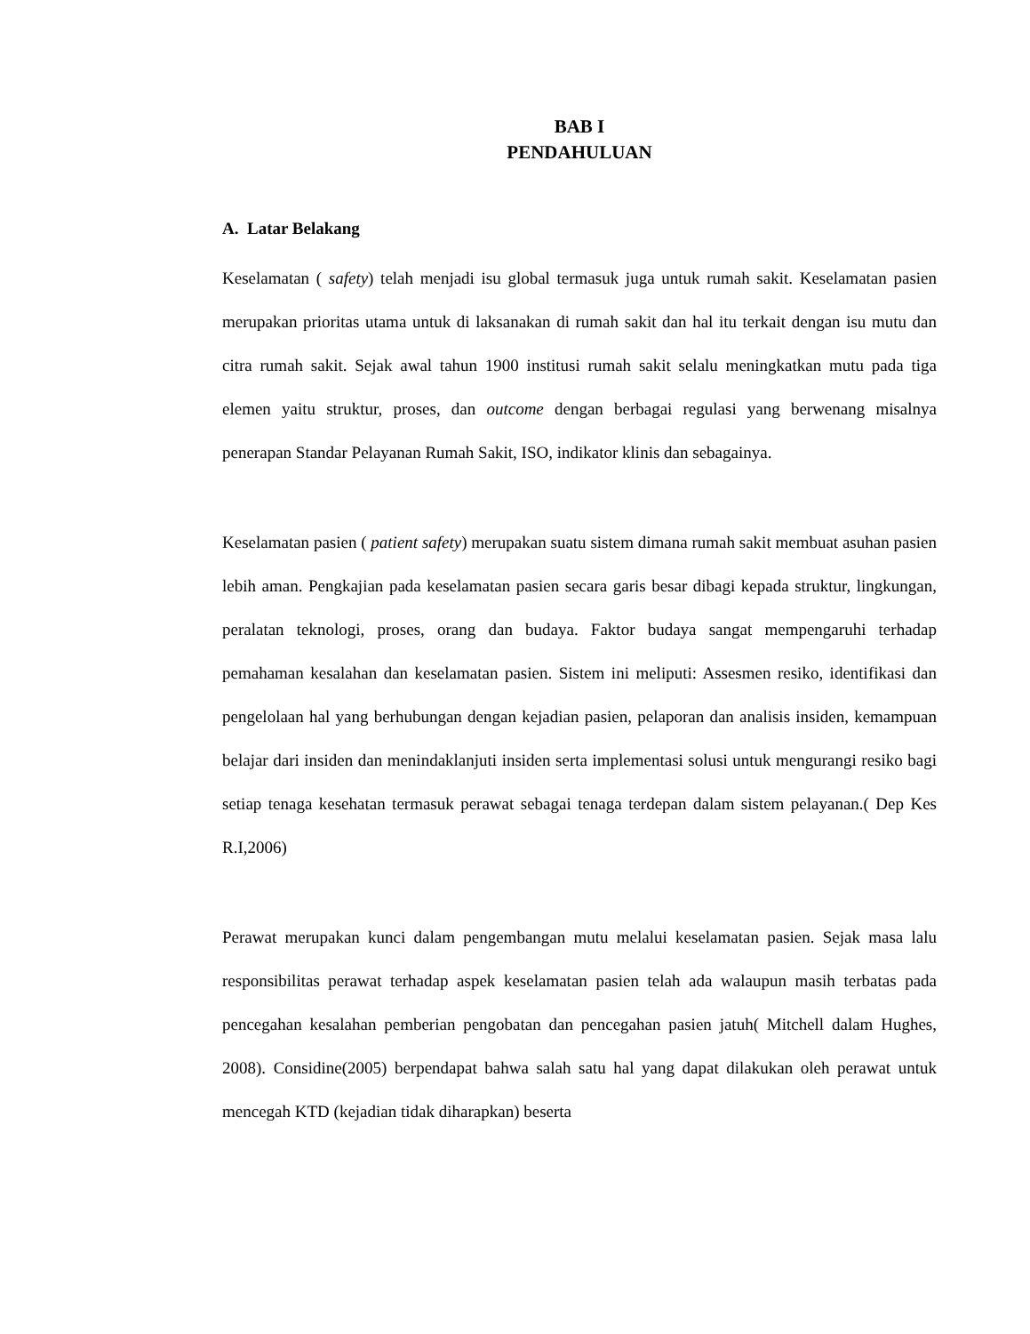BAB I
PENDAHULUAN
A. Latar Belakang
Keselamatan ( safety) telah menjadi isu global termasuk juga untuk rumah sakit. Keselamatan pasien merupakan prioritas utama untuk di laksanakan di rumah sakit dan hal itu terkait dengan isu mutu dan citra rumah sakit. Sejak awal tahun 1900 institusi rumah sakit selalu meningkatkan mutu pada tiga elemen yaitu struktur, proses, dan outcome dengan berbagai regulasi yang berwenang misalnya penerapan Standar Pelayanan Rumah Sakit, ISO, indikator klinis dan sebagainya.
Keselamatan pasien ( patient safety) merupakan suatu sistem dimana rumah sakit membuat asuhan pasien lebih aman. Pengkajian pada keselamatan pasien secara garis besar dibagi kepada struktur, lingkungan, peralatan teknologi, proses, orang dan budaya. Faktor budaya sangat mempengaruhi terhadap pemahaman kesalahan dan keselamatan pasien. Sistem ini meliputi: Assesmen resiko, identifikasi dan pengelolaan hal yang berhubungan dengan kejadian pasien, pelaporan dan analisis insiden, kemampuan belajar dari insiden dan menindaklanjuti insiden serta implementasi solusi untuk mengurangi resiko bagi setiap tenaga kesehatan termasuk perawat sebagai tenaga terdepan dalam sistem pelayanan.( Dep Kes R.I,2006)
Perawat merupakan kunci dalam pengembangan mutu melalui keselamatan pasien. Sejak masa lalu responsibilitas perawat terhadap aspek keselamatan pasien telah ada walaupun masih terbatas pada pencegahan kesalahan pemberian pengobatan dan pencegahan pasien jatuh( Mitchell dalam Hughes, 2008). Considine(2005) berpendapat bahwa salah satu hal yang dapat dilakukan oleh perawat untuk mencegah KTD (kejadian tidak diharapkan) beserta